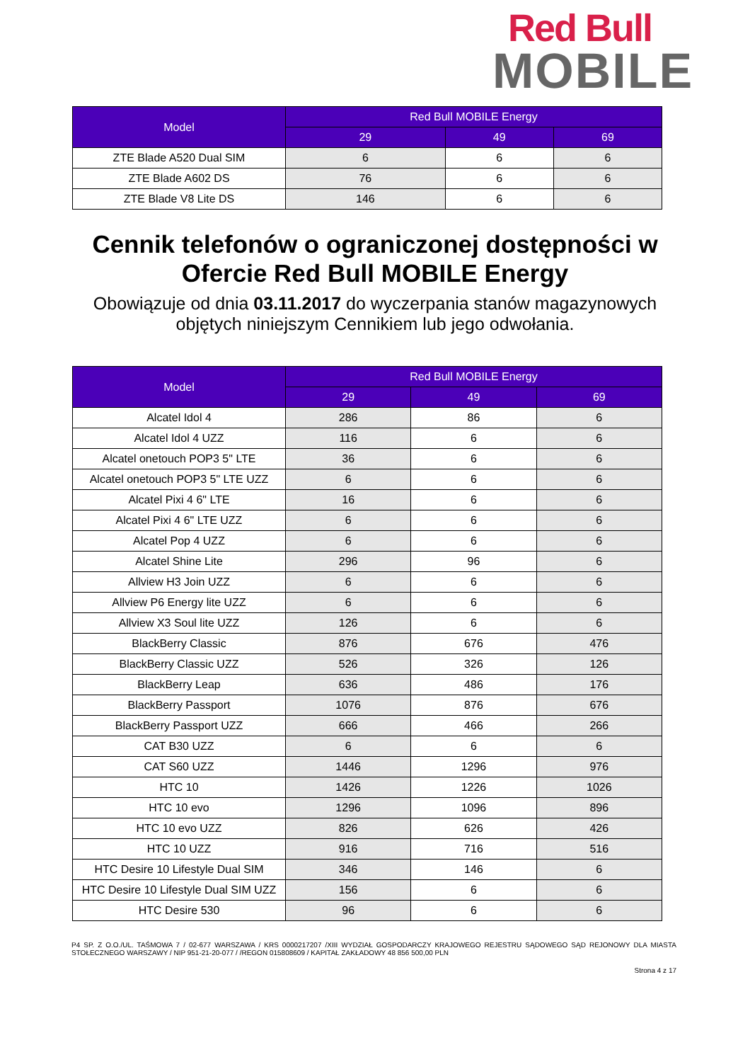Red Bull
MOBILE
| Model | Red Bull MOBILE Energy | | |
| --- | --- | --- | --- |
| | 29 | 49 | 69 |
| ZTE Blade A520 Dual SIM | 6 | 6 | 6 |
| ZTE Blade A602 DS | 76 | 6 | 6 |
| ZTE Blade V8 Lite DS | 146 | 6 | 6 |
Cennik telefonów o ograniczonej dostępności w
Ofercie Red Bull MOBILE Energy
Obowiązuje od dnia 03.11.2017 do wyczerpania stanów magazynowych
objętych niniejszym Cennikiem lub jego odwołania.
| Model | Red Bull MOBILE Energy | | |
| --- | --- | --- | --- |
| | 29 | 49 | 69 |
| Alcatel Idol 4 | 286 | 86 | 6 |
| Alcatel Idol 4 UZZ | 116 | 6 | 6 |
| Alcatel onetouch POP3 5" LTE | 36 | 6 | 6 |
| Alcatel onetouch POP3 5" LTE UZZ | 6 | 6 | 6 |
| Alcatel Pixi 4 6" LTE | 16 | 6 | 6 |
| Alcatel Pixi 4 6" LTE UZZ | 6 | 6 | 6 |
| Alcatel Pop 4 UZZ | 6 | 6 | 6 |
| Alcatel Shine Lite | 296 | 96 | 6 |
| Allview H3 Join UZZ | 6 | 6 | 6 |
| Allview P6 Energy lite UZZ | 6 | 6 | 6 |
| Allview X3 Soul lite UZZ | 126 | 6 | 6 |
| BlackBerry Classic | 876 | 676 | 476 |
| BlackBerry Classic UZZ | 526 | 326 | 126 |
| BlackBerry Leap | 636 | 486 | 176 |
| BlackBerry Passport | 1076 | 876 | 676 |
| BlackBerry Passport UZZ | 666 | 466 | 266 |
| CAT B30 UZZ | 6 | 6 | 6 |
| CAT S60 UZZ | 1446 | 1296 | 976 |
| HTC 10 | 1426 | 1226 | 1026 |
| HTC 10 evo | 1296 | 1096 | 896 |
| HTC 10 evo UZZ | 826 | 626 | 426 |
| HTC 10 UZZ | 916 | 716 | 516 |
| HTC Desire 10 Lifestyle Dual SIM | 346 | 146 | 6 |
| HTC Desire 10 Lifestyle Dual SIM UZZ | 156 | 6 | 6 |
| HTC Desire 530 | 96 | 6 | 6 |
P4 SP. Z O.O./UL. TAŚMOWA 7 / 02-677 WARSZAWA / KRS 0000217207 /XIII WYDZIAŁ GOSPODARCZY KRAJOWEGO REJESTRU SĄDOWEGO SĄD REJONOWY DLA MIASTA STOŁECZNEGO WARSZAWY / NIP 951-21-20-077 / /REGON 015808609 / KAPITAŁ ZAKŁADOWY 48 856 500,00 PLN
Strona 4 z 17